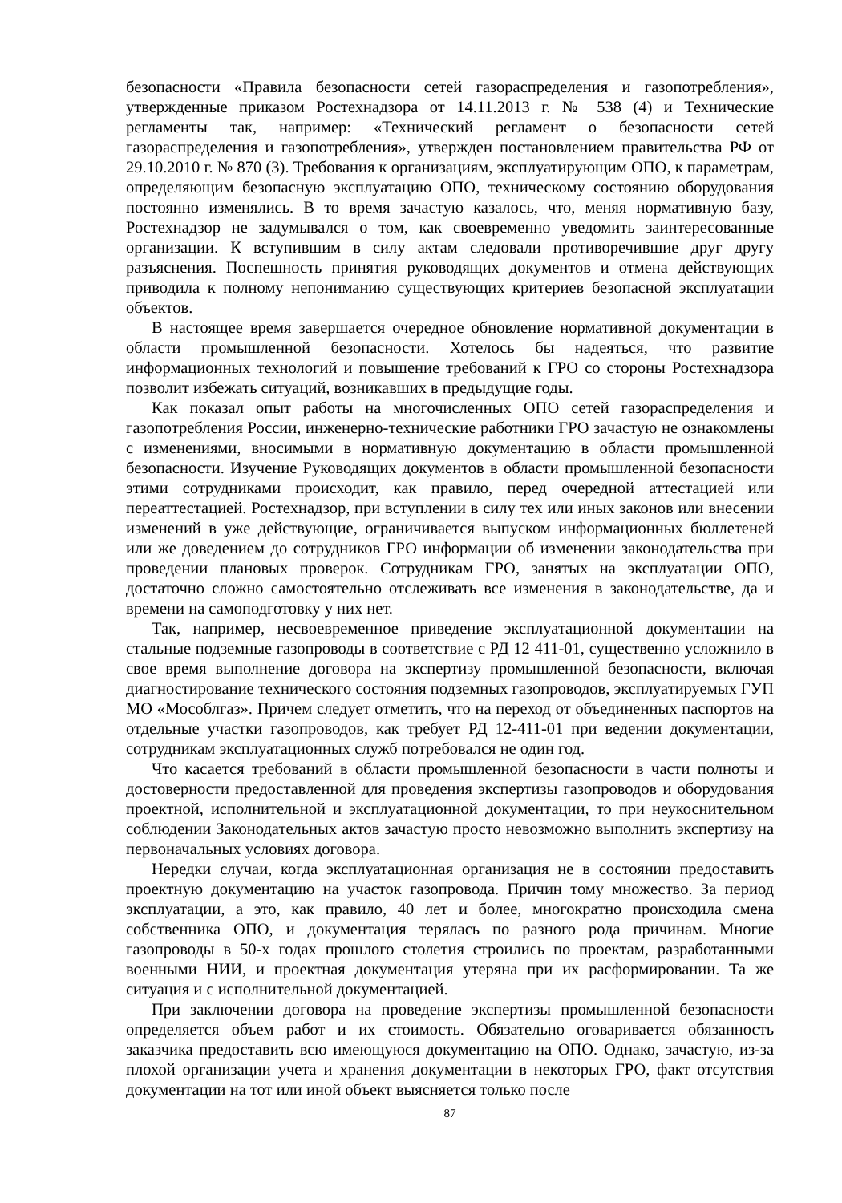безопасности «Правила безопасности сетей газораспределения и газопотребления», утвержденные приказом Ростехнадзора от 14.11.2013 г. № 538 (4) и Технические регламенты так, например: «Технический регламент о безопасности сетей газораспределения и газопотребления», утвержден постановлением правительства РФ от 29.10.2010 г. № 870 (3). Требования к организациям, эксплуатирующим ОПО, к параметрам, определяющим безопасную эксплуатацию ОПО, техническому состоянию оборудования постоянно изменялись. В то время зачастую казалось, что, меняя нормативную базу, Ростехнадзор не задумывался о том, как своевременно уведомить заинтересованные организации. К вступившим в силу актам следовали противоречившие друг другу разъяснения. Поспешность принятия руководящих документов и отмена действующих приводила к полному непониманию существующих критериев безопасной эксплуатации объектов.
В настоящее время завершается очередное обновление нормативной документации в области промышленной безопасности. Хотелось бы надеяться, что развитие информационных технологий и повышение требований к ГРО со стороны Ростехнадзора позволит избежать ситуаций, возникавших в предыдущие годы.
Как показал опыт работы на многочисленных ОПО сетей газораспределения и газопотребления России, инженерно-технические работники ГРО зачастую не ознакомлены с изменениями, вносимыми в нормативную документацию в области промышленной безопасности. Изучение Руководящих документов в области промышленной безопасности этими сотрудниками происходит, как правило, перед очередной аттестацией или переаттестацией. Ростехнадзор, при вступлении в силу тех или иных законов или внесении изменений в уже действующие, ограничивается выпуском информационных бюллетеней или же доведением до сотрудников ГРО информации об изменении законодательства при проведении плановых проверок. Сотрудникам ГРО, занятых на эксплуатации ОПО, достаточно сложно самостоятельно отслеживать все изменения в законодательстве, да и времени на самоподготовку у них нет.
Так, например, несвоевременное приведение эксплуатационной документации на стальные подземные газопроводы в соответствие с РД 12 411-01, существенно усложнило в свое время выполнение договора на экспертизу промышленной безопасности, включая диагностирование технического состояния подземных газопроводов, эксплуатируемых ГУП МО «Мособлгаз». Причем следует отметить, что на переход от объединенных паспортов на отдельные участки газопроводов, как требует РД 12-411-01 при ведении документации, сотрудникам эксплуатационных служб потребовался не один год.
Что касается требований в области промышленной безопасности в части полноты и достоверности предоставленной для проведения экспертизы газопроводов и оборудования проектной, исполнительной и эксплуатационной документации, то при неукоснительном соблюдении Законодательных актов зачастую просто невозможно выполнить экспертизу на первоначальных условиях договора.
Нередки случаи, когда эксплуатационная организация не в состоянии предоставить проектную документацию на участок газопровода. Причин тому множество. За период эксплуатации, а это, как правило, 40 лет и более, многократно происходила смена собственника ОПО, и документация терялась по разного рода причинам. Многие газопроводы в 50-х годах прошлого столетия строились по проектам, разработанными военными НИИ, и проектная документация утеряна при их расформировании. Та же ситуация и с исполнительной документацией.
При заключении договора на проведение экспертизы промышленной безопасности определяется объем работ и их стоимость. Обязательно оговаривается обязанность заказчика предоставить всю имеющуюся документацию на ОПО. Однако, зачастую, из-за плохой организации учета и хранения документации в некоторых ГРО, факт отсутствия документации на тот или иной объект выясняется только после
87